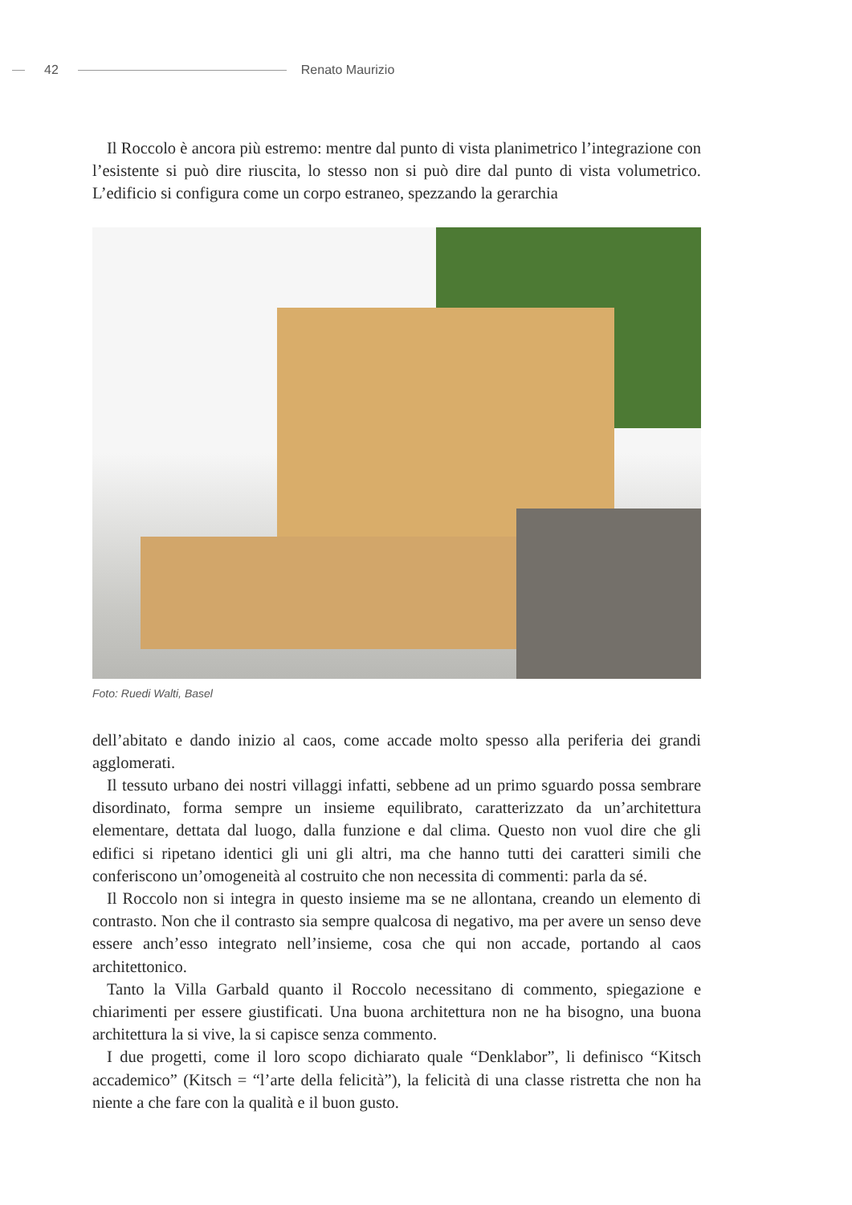42 Renato Maurizio
Il Roccolo è ancora più estremo: mentre dal punto di vista planimetrico l’integrazione con l’esistente si può dire riuscita, lo stesso non si può dire dal punto di vista volumetrico. L’edificio si configura come un corpo estraneo, spezzando la gerarchia
Foto: Ruedi Walti, Basel
dell’abitato e dando inizio al caos, come accade molto spesso alla periferia dei grandi agglomerati.
Il tessuto urbano dei nostri villaggi infatti, sebbene ad un primo sguardo possa sembrare disordinato, forma sempre un insieme equilibrato, caratterizzato da un’architettura elementare, dettata dal luogo, dalla funzione e dal clima. Questo non vuol dire che gli edifici si ripetano identici gli uni gli altri, ma che hanno tutti dei caratteri simili che conferiscono un’omogeneità al costruito che non necessita di commenti: parla da sé.
Il Roccolo non si integra in questo insieme ma se ne allontana, creando un elemento di contrasto. Non che il contrasto sia sempre qualcosa di negativo, ma per avere un senso deve essere anch’esso integrato nell’insieme, cosa che qui non accade, portando al caos architettonico.
Tanto la Villa Garbald quanto il Roccolo necessitano di commento, spiegazione e chiarimenti per essere giustificati. Una buona architettura non ne ha bisogno, una buona architettura la si vive, la si capisce senza commento.
I due progetti, come il loro scopo dichiarato quale “Denklabor”, li definisco “Kitsch accademico” (Kitsch = “l’arte della felicità”), la felicità di una classe ristretta che non ha niente a che fare con la qualità e il buon gusto.